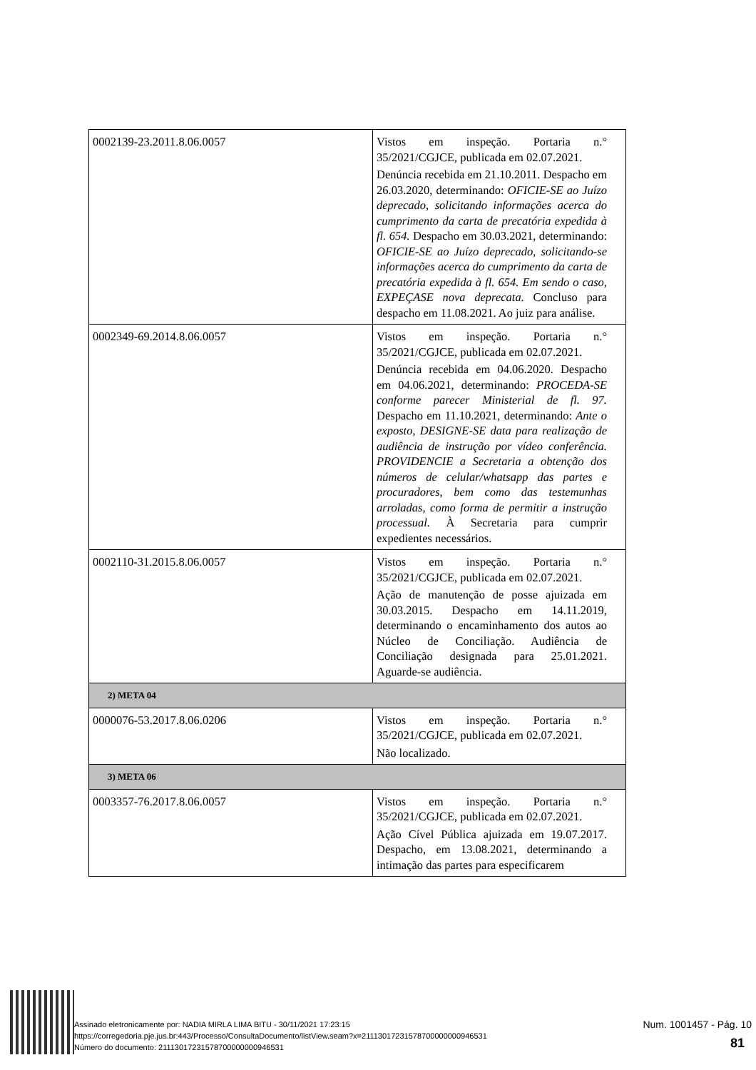| 0002139-23.2011.8.06.0057 | Vistos em inspeção. Portaria n.° 35/2021/CGJCE, publicada em 02.07.2021. Denúncia recebida em 21.10.2011. Despacho em 26.03.2020, determinando: OFICIE-SE ao Juízo deprecado, solicitando informações acerca do cumprimento da carta de precatória expedida à fl. 654. Despacho em 30.03.2021, determinando: OFICIE-SE ao Juízo deprecado, solicitando-se informações acerca do cumprimento da carta de precatória expedida à fl. 654. Em sendo o caso, EXPEÇASE nova deprecata. Concluso para despacho em 11.08.2021. Ao juiz para análise. |
| 0002349-69.2014.8.06.0057 | Vistos em inspeção. Portaria n.° 35/2021/CGJCE, publicada em 02.07.2021. Denúncia recebida em 04.06.2020. Despacho em 04.06.2021, determinando: PROCEDA-SE conforme parecer Ministerial de fl. 97. Despacho em 11.10.2021, determinando: Ante o exposto, DESIGNE-SE data para realização de audiência de instrução por vídeo conferência. PROVIDENCIE a Secretaria a obtenção dos números de celular/whatsapp das partes e procuradores, bem como das testemunhas arroladas, como forma de permitir a instrução processual. À Secretaria para cumprir expedientes necessários. |
| 0002110-31.2015.8.06.0057 | Vistos em inspeção. Portaria n.° 35/2021/CGJCE, publicada em 02.07.2021. Ação de manutenção de posse ajuizada em 30.03.2015. Despacho em 14.11.2019, determinando o encaminhamento dos autos ao Núcleo de Conciliação. Audiência de Conciliação designada para 25.01.2021. Aguarde-se audiência. |
| 2) META 04 | |
| 0000076-53.2017.8.06.0206 | Vistos em inspeção. Portaria n.° 35/2021/CGJCE, publicada em 02.07.2021. Não localizado. |
| 3) META 06 | |
| 0003357-76.2017.8.06.0057 | Vistos em inspeção. Portaria n.° 35/2021/CGJCE, publicada em 02.07.2021. Ação Cível Pública ajuizada em 19.07.2017. Despacho, em 13.08.2021, determinando a intimação das partes para especificarem |
Assinado eletronicamente por: NADIA MIRLA LIMA BITU - 30/11/2021 17:23:15
https://corregedoria.pje.jus.br:443/Processo/ConsultaDocumento/listView.seam?x=21113017231578700000000946531
Número do documento: 21113017231578700000000946531
Num. 1001457 - Pág. 10
81